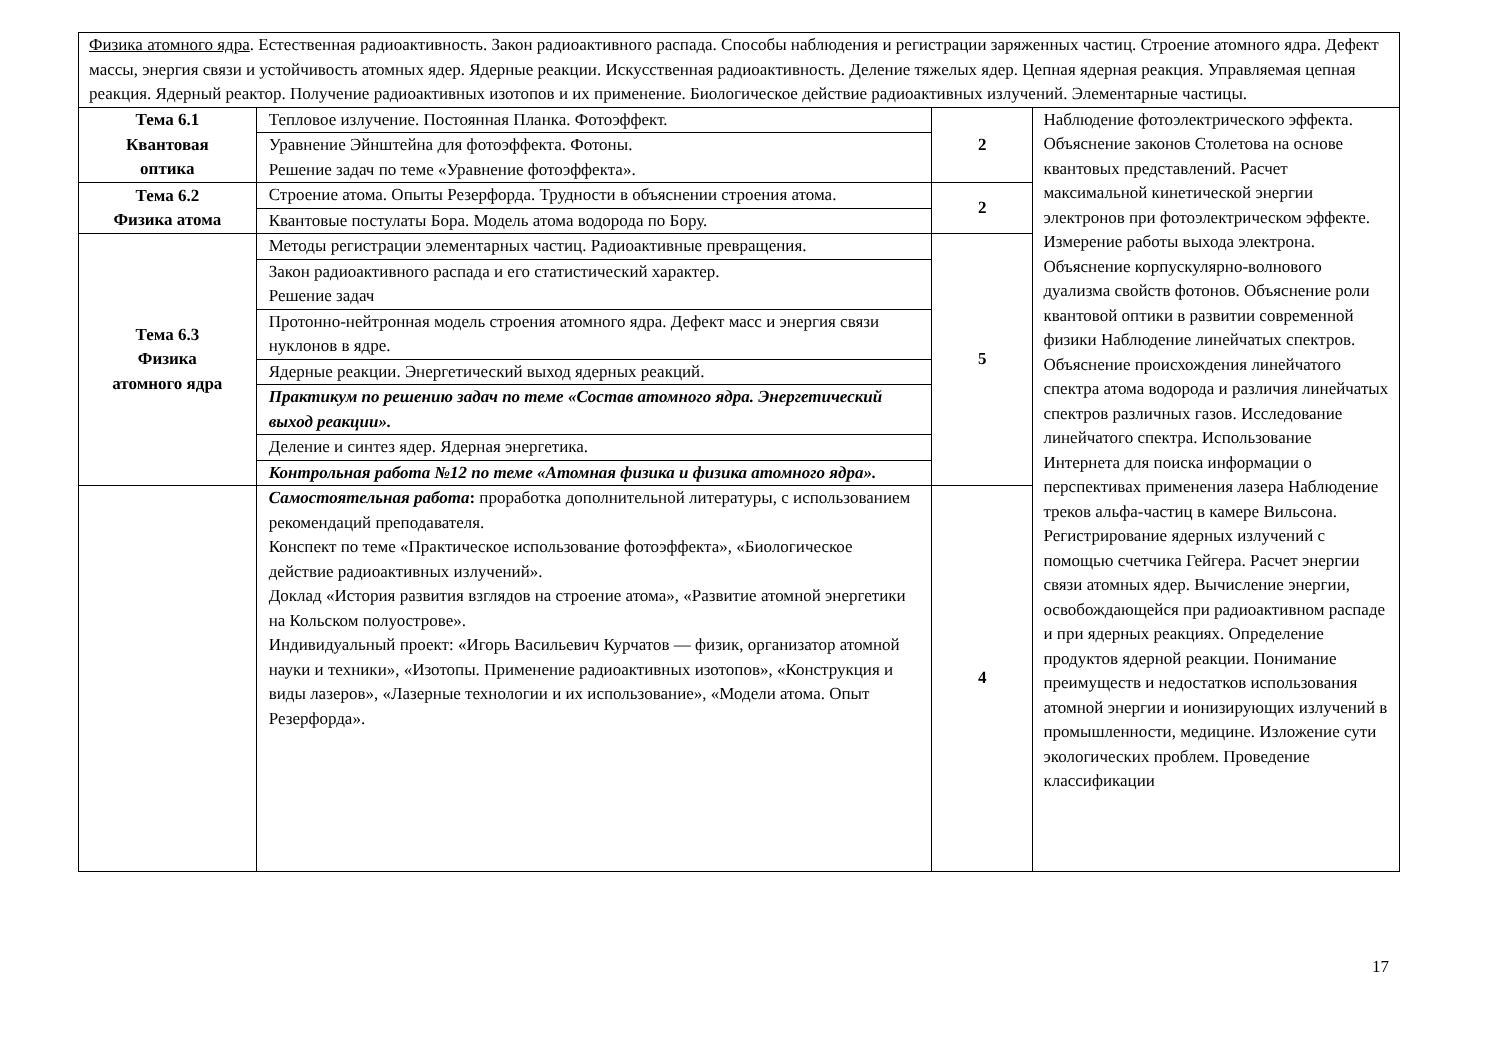| Физика атомного ядра . Естественная радиоактивность. Закон радиоактивного распада. Способы наблюдения и регистрации заряженных частиц. Строение атомного ядра. Дефект массы, энергия связи и устойчивость атомных ядер. Ядерные реакции. Искусственная радиоактивность. Деление тяжелых ядер. Цепная ядерная реакция. Управляемая цепная реакция. Ядерный реактор. Получение радиоактивных изотопов и их применение. Биологическое действие радиоактивных излучений. Элементарные частицы. | | | |
| Тема 6.1 Квантовая оптика | Тепловое излучение. Постоянная Планка. Фотоэффект. | 2 | Наблюдение фотоэлектрического эффекта. Объяснение законов Столетова на основе квантовых представлений. Расчет максимальной кинетической энергии электронов при фотоэлектрическом эффекте. Измерение работы выхода электрона. Объяснение корпускулярно-волнового дуализма свойств фотонов. Объяснение роли квантовой оптики в развитии современной физики Наблюдение линейчатых спектров. Объяснение происхождения линейчатого спектра атома водорода и различия линейчатых спектров различных газов. Исследование линейчатого спектра. Использование Интернета для поиска информации о перспективах применения лазера Наблюдение треков альфа-частиц в камере Вильсона. Регистрирование ядерных излучений с помощью счетчика Гейгера. Расчет энергии связи атомных ядер. Вычисление энергии, освобождающейся при радиоактивном распаде и при ядерных реакциях. Определение продуктов ядерной реакции. Понимание преимуществ и недостатков использования атомной энергии и ионизирующих излучений в промышленности, медицине. Изложение сути экологических проблем. Проведение классификации |
| | Уравнение Эйнштейна для фотоэффекта. Фотоны. Решение задач по теме «Уравнение фотоэффекта». | | |
| Тема 6.2 Физика атома | Строение атома. Опыты Резерфорда. Трудности в объяснении строения атома. | 2 | |
| | Квантовые постулаты Бора. Модель атома водорода по Бору. | | |
| Тема 6.3 Физика атомного ядра | Методы регистрации элементарных частиц. Радиоактивные превращения. | 5 | |
| | Закон радиоактивного распада и его статистический характер. Решение задач | | |
| | Протонно-нейтронная модель строения атомного ядра. Дефект масс и энергия связи нуклонов в ядре. | | |
| | Ядерные реакции. Энергетический выход ядерных реакций. | | |
| | Практикум по решению задач по теме «Состав атомного ядра. Энергетический выход реакции». | | |
| | Деление и синтез ядер. Ядерная энергетика. | | |
| | Контрольная работа №12 по теме «Атомная физика и физика атомного ядра». | | |
| | Самостоятельная работа : проработка дополнительной литературы, с использованием рекомендаций преподавателя. Конспект по теме «Практическое использование фотоэффекта», «Биологическое действие радиоактивных излучений». Доклад «История развития взглядов на строение атома», «Развитие атомной энергетики на Кольском полуострове». Индивидуальный проект: «Игорь Васильевич Курчатов — физик, организатор атомной науки и техники», «Изотопы. Применение радиоактивных изотопов», «Конструкция и виды лазеров», «Лазерные технологии и их использование», «Модели атома. Опыт Резерфорда». | 4 | |
17